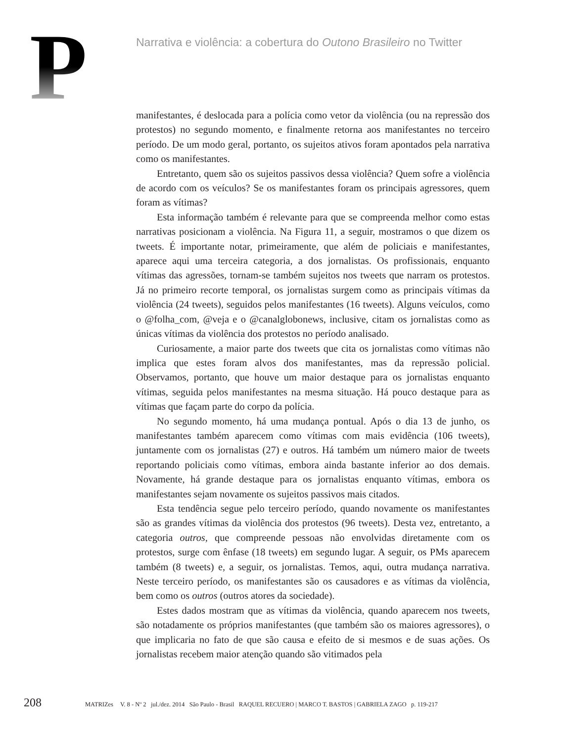P
Narrativa e violência: a cobertura do Outono Brasileiro no Twitter
manifestantes, é deslocada para a polícia como vetor da violência (ou na repressão dos protestos) no segundo momento, e finalmente retorna aos manifestantes no terceiro período. De um modo geral, portanto, os sujeitos ativos foram apontados pela narrativa como os manifestantes.
Entretanto, quem são os sujeitos passivos dessa violência? Quem sofre a violência de acordo com os veículos? Se os manifestantes foram os principais agressores, quem foram as vítimas?
Esta informação também é relevante para que se compreenda melhor como estas narrativas posicionam a violência. Na Figura 11, a seguir, mostramos o que dizem os tweets. É importante notar, primeiramente, que além de policiais e manifestantes, aparece aqui uma terceira categoria, a dos jornalistas. Os profissionais, enquanto vítimas das agressões, tornam-se também sujeitos nos tweets que narram os protestos. Já no primeiro recorte temporal, os jornalistas surgem como as principais vítimas da violência (24 tweets), seguidos pelos manifestantes (16 tweets). Alguns veículos, como o @folha_com, @veja e o @canalglobonews, inclusive, citam os jornalistas como as únicas vítimas da violência dos protestos no período analisado.
Curiosamente, a maior parte dos tweets que cita os jornalistas como vítimas não implica que estes foram alvos dos manifestantes, mas da repressão policial. Observamos, portanto, que houve um maior destaque para os jornalistas enquanto vítimas, seguida pelos manifestantes na mesma situação. Há pouco destaque para as vítimas que façam parte do corpo da polícia.
No segundo momento, há uma mudança pontual. Após o dia 13 de junho, os manifestantes também aparecem como vítimas com mais evidência (106 tweets), juntamente com os jornalistas (27) e outros. Há também um número maior de tweets reportando policiais como vítimas, embora ainda bastante inferior ao dos demais. Novamente, há grande destaque para os jornalistas enquanto vítimas, embora os manifestantes sejam novamente os sujeitos passivos mais citados.
Esta tendência segue pelo terceiro período, quando novamente os manifestantes são as grandes vítimas da violência dos protestos (96 tweets). Desta vez, entretanto, a categoria outros, que compreende pessoas não envolvidas diretamente com os protestos, surge com ênfase (18 tweets) em segundo lugar. A seguir, os PMs aparecem também (8 tweets) e, a seguir, os jornalistas. Temos, aqui, outra mudança narrativa. Neste terceiro período, os manifestantes são os causadores e as vítimas da violência, bem como os outros (outros atores da sociedade).
Estes dados mostram que as vítimas da violência, quando aparecem nos tweets, são notadamente os próprios manifestantes (que também são os maiores agressores), o que implicaria no fato de que são causa e efeito de si mesmos e de suas ações. Os jornalistas recebem maior atenção quando são vitimados pela
208 MATRIZes V. 8 - Nº 2 jul./dez. 2014 São Paulo - Brasil RAQUEL RECUERO | MARCO T. BASTOS | GABRIELA ZAGO p. 119-217